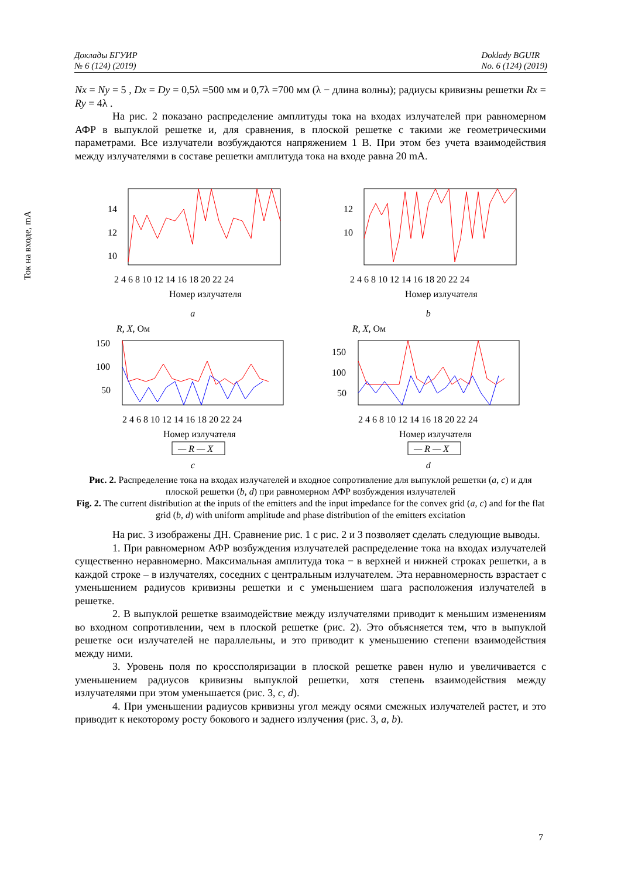Доклады БГУИР
№ 6 (124) (2019)
Doklady BGUIR
No. 6 (124) (2019)
Ток на входе, mA
Nx = Ny = 5 , Dx = Dy = 0,5λ =500 мм и 0,7λ =700 мм (λ − длина волны); радиусы кривизны решетки Rx = Ry = 4λ .
На рис. 2 показано распределение амплитуды тока на входах излучателей при равномерном АФР в выпуклой решетке и, для сравнения, в плоской решетке с такими же геометрическими параметрами. Все излучатели возбуждаются напряжением 1 В. При этом без учета взаимодействия между излучателями в составе решетки амплитуда тока на входе равна 20 mA.
14
12
10
2 4 6 8 10 12 14 16 18 20 22 24
Номер излучателя
a
12
10
2 4 6 8 10 12 14 16 18 20 22 24
Номер излучателя
b
R, X, Ом
150
100
50
2 4 6 8 10 12 14 16 18 20 22 24
Номер излучателя
— R — X
c
R, X, Ом
150
100
50
2 4 6 8 10 12 14 16 18 20 22 24
Номер излучателя
— R — X
d
Рис. 2. Распределение тока на входах излучателей и входное сопротивление для выпуклой решетки (a, c) и для плоской решетки (b, d) при равномерном АФР возбуждения излучателей
Fig. 2. The current distribution at the inputs of the emitters and the input impedance for the convex grid (a, c) and for the flat grid (b, d) with uniform amplitude and phase distribution of the emitters excitation
На рис. 3 изображены ДН. Сравнение рис. 1 с рис. 2 и 3 позволяет сделать следующие выводы.
1. При равномерном АФР возбуждения излучателей распределение тока на входах излучателей существенно неравномерно. Максимальная амплитуда тока − в верхней и нижней строках решетки, а в каждой строке – в излучателях, соседних с центральным излучателем. Эта неравномерность взрастает с уменьшением радиусов кривизны решетки и с уменьшением шага расположения излучателей в решетке.
2. В выпуклой решетке взаимодействие между излучателями приводит к меньшим изменениям во входном сопротивлении, чем в плоской решетке (рис. 2). Это объясняется тем, что в выпуклой решетке оси излучателей не параллельны, и это приводит к уменьшению степени взаимодействия между ними.
3. Уровень поля по кроссполяризации в плоской решетке равен нулю и увеличивается с уменьшением радиусов кривизны выпуклой решетки, хотя степень взаимодействия между излучателями при этом уменьшается (рис. 3, c, d).
4. При уменьшении радиусов кривизны угол между осями смежных излучателей растет, и это приводит к некоторому росту бокового и заднего излучения (рис. 3, a, b).
7